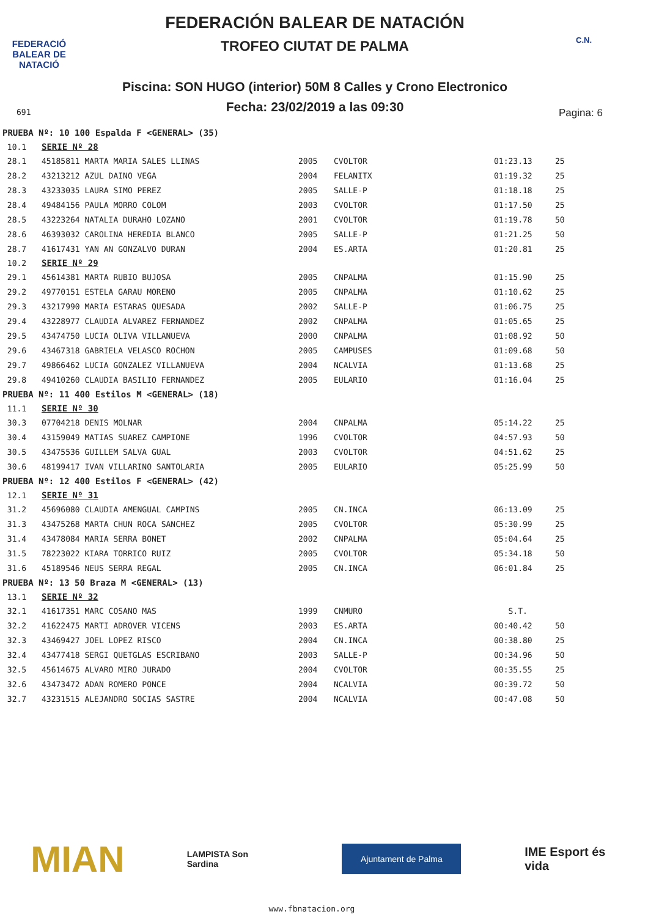FEDERACIÓ BALEAR DE NATACIÓ
FEDERACIÓN BALEAR DE NATACIÓN
TROFEO CIUTAT DE PALMA
C.N.
Piscina: SON HUGO (interior) 50M 8 Calles y Crono Electronico
Fecha: 23/02/2019 a las 09:30 691 Pagina: 6
| PRUEBA Nº: 10 100 Espalda F <GENERAL> (35) | | | | | |
| 10.1 | SERIE Nº 28 | | | | |
| 28.1 | 45185811 MARTA MARIA SALES LLINAS | 2005 | CVOLTOR | 01:23.13 | 25 |
| 28.2 | 43213212 AZUL DAINO VEGA | 2004 | FELANITX | 01:19.32 | 25 |
| 28.3 | 43233035 LAURA SIMO PEREZ | 2005 | SALLE-P | 01:18.18 | 25 |
| 28.4 | 49484156 PAULA MORRO COLOM | 2003 | CVOLTOR | 01:17.50 | 25 |
| 28.5 | 43223264 NATALIA DURAHO LOZANO | 2001 | CVOLTOR | 01:19.78 | 50 |
| 28.6 | 46393032 CAROLINA HEREDIA BLANCO | 2005 | SALLE-P | 01:21.25 | 50 |
| 28.7 | 41617431 YAN AN GONZALVO DURAN | 2004 | ES.ARTA | 01:20.81 | 25 |
| 10.2 | SERIE Nº 29 | | | | |
| 29.1 | 45614381 MARTA RUBIO BUJOSA | 2005 | CNPALMA | 01:15.90 | 25 |
| 29.2 | 49770151 ESTELA GARAU MORENO | 2005 | CNPALMA | 01:10.62 | 25 |
| 29.3 | 43217990 MARIA ESTARAS QUESADA | 2002 | SALLE-P | 01:06.75 | 25 |
| 29.4 | 43228977 CLAUDIA ALVAREZ FERNANDEZ | 2002 | CNPALMA | 01:05.65 | 25 |
| 29.5 | 43474750 LUCIA OLIVA VILLANUEVA | 2000 | CNPALMA | 01:08.92 | 50 |
| 29.6 | 43467318 GABRIELA VELASCO ROCHON | 2005 | CAMPUSES | 01:09.68 | 50 |
| 29.7 | 49866462 LUCIA GONZALEZ VILLANUEVA | 2004 | NCALVIA | 01:13.68 | 25 |
| 29.8 | 49410260 CLAUDIA BASILIO FERNANDEZ | 2005 | EULARIO | 01:16.04 | 25 |
| PRUEBA Nº: 11 400 Estilos M <GENERAL> (18) | | | | | |
| 11.1 | SERIE Nº 30 | | | | |
| 30.3 | 07704218 DENIS MOLNAR | 2004 | CNPALMA | 05:14.22 | 25 |
| 30.4 | 43159049 MATIAS SUAREZ CAMPIONE | 1996 | CVOLTOR | 04:57.93 | 50 |
| 30.5 | 43475536 GUILLEM SALVA GUAL | 2003 | CVOLTOR | 04:51.62 | 25 |
| 30.6 | 48199417 IVAN VILLARINO SANTOLARIA | 2005 | EULARIO | 05:25.99 | 50 |
| PRUEBA Nº: 12 400 Estilos F <GENERAL> (42) | | | | | |
| 12.1 | SERIE Nº 31 | | | | |
| 31.2 | 45696080 CLAUDIA AMENGUAL CAMPINS | 2005 | CN.INCA | 06:13.09 | 25 |
| 31.3 | 43475268 MARTA CHUN ROCA SANCHEZ | 2005 | CVOLTOR | 05:30.99 | 25 |
| 31.4 | 43478084 MARIA SERRA BONET | 2002 | CNPALMA | 05:04.64 | 25 |
| 31.5 | 78223022 KIARA TORRICO RUIZ | 2005 | CVOLTOR | 05:34.18 | 50 |
| 31.6 | 45189546 NEUS SERRA REGAL | 2005 | CN.INCA | 06:01.84 | 25 |
| PRUEBA Nº: 13 50 Braza M <GENERAL> (13) | | | | | |
| 13.1 | SERIE Nº 32 | | | | |
| 32.1 | 41617351 MARC COSANO MAS | 1999 | CNMURO | S.T. | |
| 32.2 | 41622475 MARTI ADROVER VICENS | 2003 | ES.ARTA | 00:40.42 | 50 |
| 32.3 | 43469427 JOEL LOPEZ RISCO | 2004 | CN.INCA | 00:38.80 | 25 |
| 32.4 | 43477418 SERGI QUETGLAS ESCRIBANO | 2003 | SALLE-P | 00:34.96 | 50 |
| 32.5 | 45614675 ALVARO MIRO JURADO | 2004 | CVOLTOR | 00:35.55 | 25 |
| 32.6 | 43473472 ADAN ROMERO PONCE | 2004 | NCALVIA | 00:39.72 | 50 |
| 32.7 | 43231515 ALEJANDRO SOCIAS SASTRE | 2004 | NCALVIA | 00:47.08 | 50 |
MIAN
LAMPISTA Son Sardina
Ajuntament de Palma
IME Esport és vida
www.fbnatacion.org